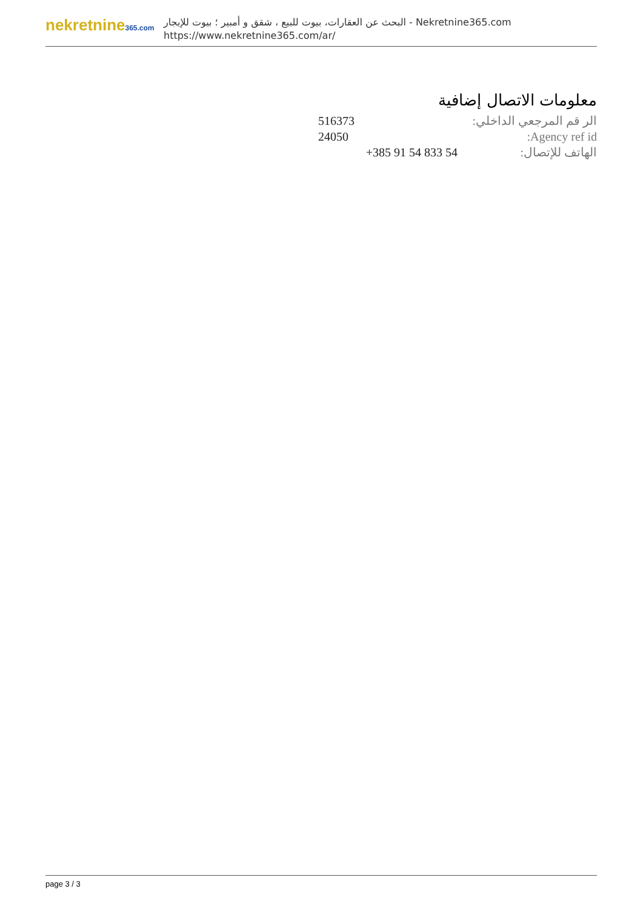nekretnine365.com
البحث عن العقارات، بيوت للبيع ، شقق و أمبير ؛ بيوت للإيجار - Nekretnine365.com
https://www.nekretnine365.com/ar/
معلومات الاتصال إضافية
| الر قم المرجعي الداخلي: | 516373 |
| Agency ref id: | 24050 |
| الهاتف للإتصال: | +385 91 54 833 54 |
page 3 / 3